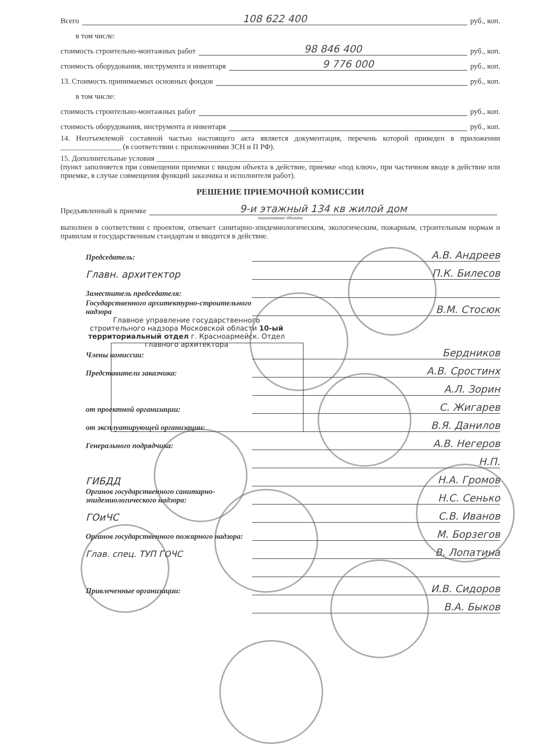Всего 108 622 400 руб., коп.
в том числе:
стоимость строительно-монтажных работ 98 846 400 руб., коп.
стоимость оборудования, инструмента и инвентаря 9 776 000 руб., коп.
13. Стоимость принимаемых основных фондов руб., коп.
в том числе:
стоимость строительно-монтажных работ руб., коп.
стоимость оборудования, инструмента и инвентаря руб., коп.
14. Неотъемлемой составной частью настоящего акта является документация, перечень которой приведен в приложении ________________ (в соответствии с приложениями ЗСН и П РФ).
15. Дополнительные условия ____________________________________________
(пункт заполняется при совмещении приемки с вводом объекта в действие, приемке «под ключ», при частичном вводе в действие или приемке, в случае совмещения функций заказчика и исполнителя работ).
РЕШЕНИЕ ПРИЕМОЧНОЙ КОМИССИИ
Предъявленный к приемке 9-и этажный 134 кв жилой дом
наименование объекта
выполнен в соответствии с проектом, отвечает санитарно-эпидемиологическим, экологическим, пожарным, строительным нормам и правилам и государственным стандартам и вводится в действие.
Председатель: А.В. Андреев
Главн. архитектор П.К. Билесов
Заместитель председателя:
Государственного архитектурно-строительного надзора В.М. Стосюк
Главное управление государственного строительного надзора Московской области 10-ый территориальный отдел г. Красноармейск. Отдел главного архитектора
Члены комиссии: Бердников
Представители заказчика: А.В. Сростинх
А.Л. Зорин
от проектной организации: С. Жигарев
от эксплуатирующей организации: В.Я. Данилов
Генерального подрядчика: А.В. Негеров
Н.П.
ГИБДД Н.А. Громов
Органов государственного санитарно-эпидемиологического надзора: Н.С. Сенько
ГОиЧС С.В. Иванов
Органов государственного пожарного надзора: М. Борзегов
Глав. спец. ТУП ГОЧС В. Лопатина
Привлеченные организации: И.В. Сидоров
В.А. Быков